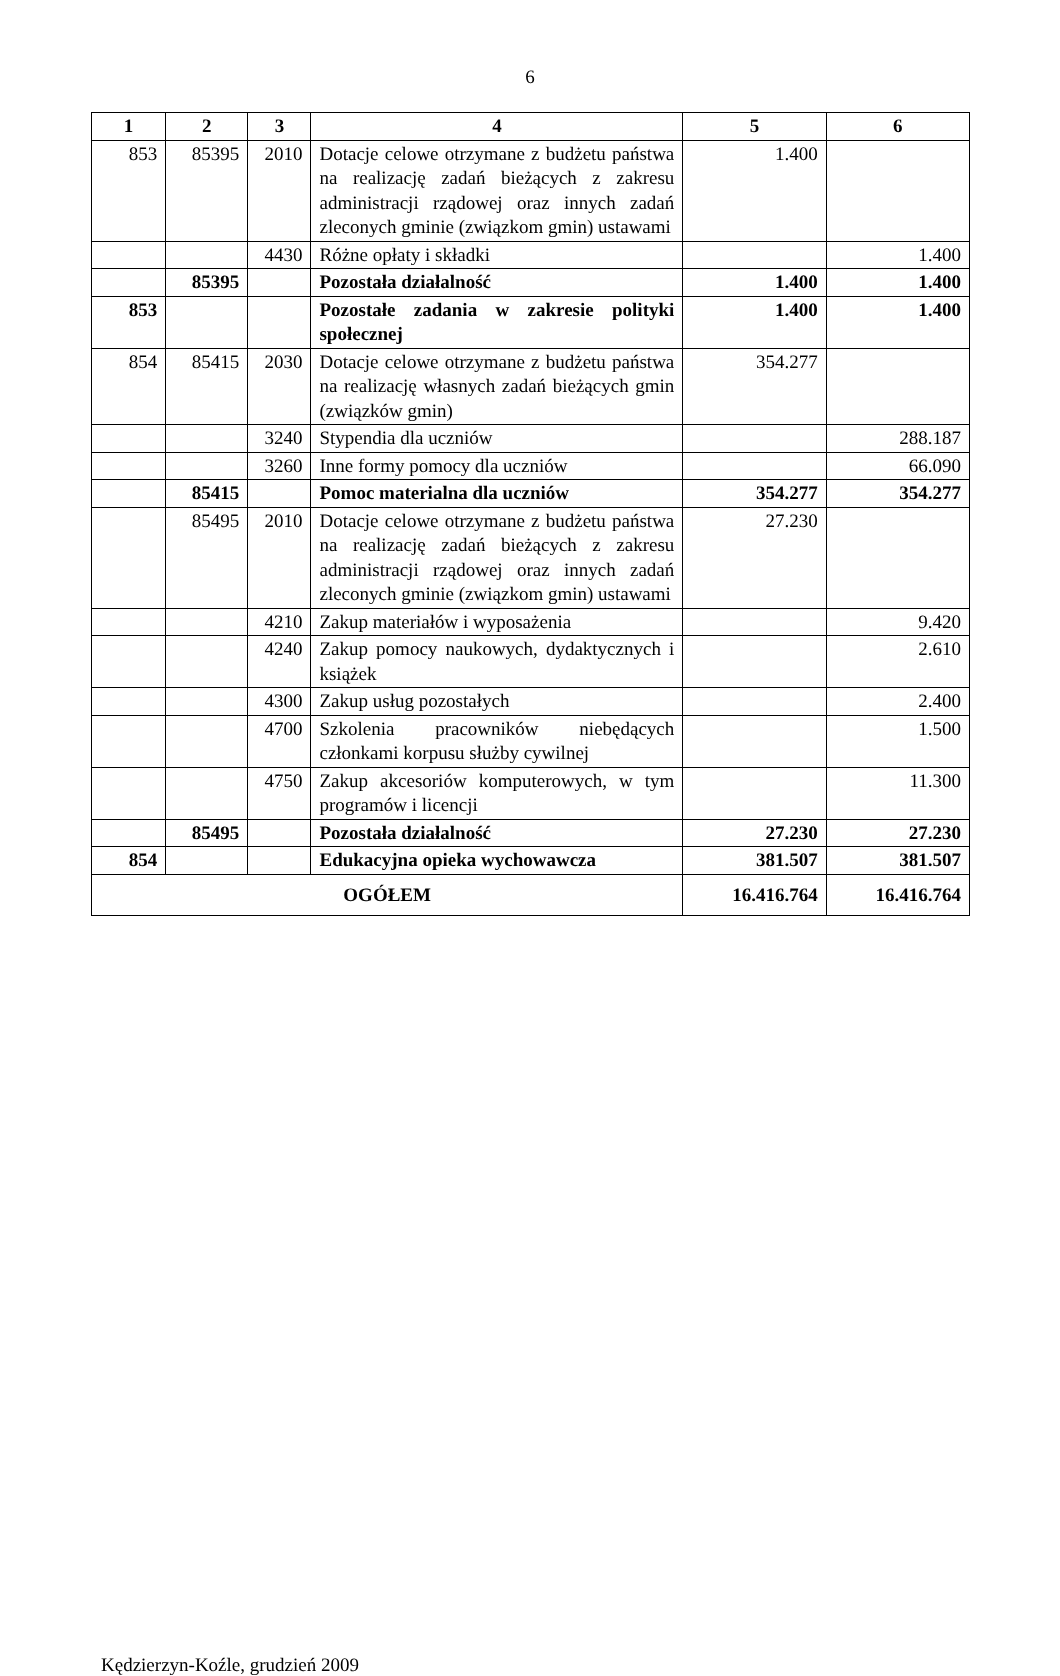6
| 1 | 2 | 3 | 4 | 5 | 6 |
| --- | --- | --- | --- | --- | --- |
| 853 | 85395 | 2010 | Dotacje celowe otrzymane z budżetu państwa na realizację zadań bieżących z zakresu administracji rządowej oraz innych zadań zleconych gminie (związkom gmin) ustawami | 1.400 | |
| | | 4430 | Różne opłaty i składki | | 1.400 |
| | 85395 | | Pozostała działalność | 1.400 | 1.400 |
| 853 | | | Pozostałe zadania w zakresie polityki społecznej | 1.400 | 1.400 |
| 854 | 85415 | 2030 | Dotacje celowe otrzymane z budżetu państwa na realizację własnych zadań bieżących gmin (związków gmin) | 354.277 | |
| | | 3240 | Stypendia dla uczniów | | 288.187 |
| | | 3260 | Inne formy pomocy dla uczniów | | 66.090 |
| | 85415 | | Pomoc materialna dla uczniów | 354.277 | 354.277 |
| | 85495 | 2010 | Dotacje celowe otrzymane z budżetu państwa na realizację zadań bieżących z zakresu administracji rządowej oraz innych zadań zleconych gminie (związkom gmin) ustawami | 27.230 | |
| | | 4210 | Zakup materiałów i wyposażenia | | 9.420 |
| | | 4240 | Zakup pomocy naukowych, dydaktycznych i książek | | 2.610 |
| | | 4300 | Zakup usług pozostałych | | 2.400 |
| | | 4700 | Szkolenia pracowników niebędących członkami korpusu służby cywilnej | | 1.500 |
| | | 4750 | Zakup akcesoriów komputerowych, w tym programów i licencji | | 11.300 |
| | 85495 | | Pozostała działalność | 27.230 | 27.230 |
| 854 | | | Edukacyjna opieka wychowawcza | 381.507 | 381.507 |
| OGÓŁEM | | | | 16.416.764 | 16.416.764 |
Kędzierzyn-Koźle, grudzień 2009